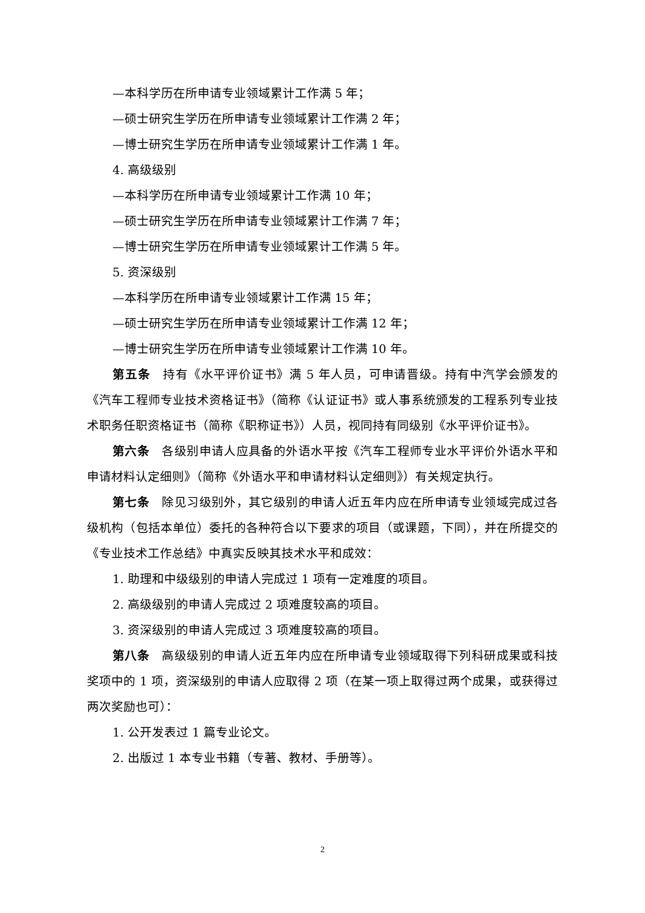—本科学历在所申请专业领域累计工作满 5 年；
—硕士研究生学历在所申请专业领域累计工作满 2 年；
—博士研究生学历在所申请专业领域累计工作满 1 年。
4. 高级级别
—本科学历在所申请专业领域累计工作满 10 年；
—硕士研究生学历在所申请专业领域累计工作满 7 年；
—博士研究生学历在所申请专业领域累计工作满 5 年。
5. 资深级别
—本科学历在所申请专业领域累计工作满 15 年；
—硕士研究生学历在所申请专业领域累计工作满 12 年；
—博士研究生学历在所申请专业领域累计工作满 10 年。
第五条　持有《水平评价证书》满 5 年人员，可申请晋级。持有中汽学会颁发的《汽车工程师专业技术资格证书》（简称《认证证书》或人事系统颁发的工程系列专业技术职务任职资格证书（简称《职称证书》）人员，视同持有同级别《水平评价证书》。
第六条　各级别申请人应具备的外语水平按《汽车工程师专业水平评价外语水平和申请材料认定细则》（简称《外语水平和申请材料认定细则》）有关规定执行。
第七条　除见习级别外，其它级别的申请人近五年内应在所申请专业领域完成过各级机构（包括本单位）委托的各种符合以下要求的项目（或课题，下同），并在所提交的《专业技术工作总结》中真实反映其技术水平和成效：
1. 助理和中级级别的申请人完成过 1 项有一定难度的项目。
2. 高级级别的申请人完成过 2 项难度较高的项目。
3. 资深级别的申请人完成过 3 项难度较高的项目。
第八条　高级级别的申请人近五年内应在所申请专业领域取得下列科研成果或科技奖项中的 1 项，资深级别的申请人应取得 2 项（在某一项上取得过两个成果，或获得过两次奖励也可）：
1. 公开发表过 1 篇专业论文。
2. 出版过 1 本专业书籍（专著、教材、手册等）。
2